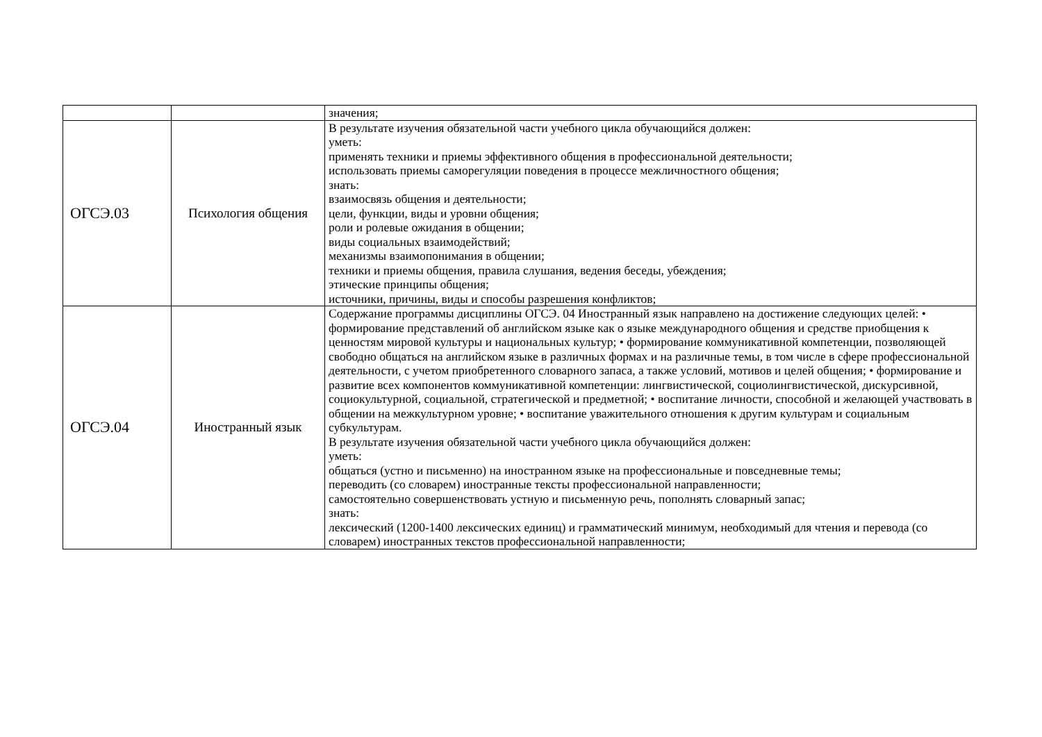| | | значения; |
| ОГСЭ.03 | Психология общения | В результате изучения обязательной части учебного цикла обучающийся должен: уметь: применять техники и приемы эффективного общения в профессиональной деятельности; использовать приемы саморегуляции поведения в процессе межличностного общения; знать: взаимосвязь общения и деятельности; цели, функции, виды и уровни общения; роли и ролевые ожидания в общении; виды социальных взаимодействий; механизмы взаимопонимания в общении; техники и приемы общения, правила слушания, ведения беседы, убеждения; этические принципы общения; источники, причины, виды и способы разрешения конфликтов; |
| ОГСЭ.04 | Иностранный язык | Содержание программы дисциплины ОГСЭ. 04 Иностранный язык направлено на достижение следующих целей: • формирование представлений об английском языке как о языке международного общения и средстве приобщения к ценностям мировой культуры и национальных культур; • формирование коммуникативной компетенции, позволяющей свободно общаться на английском языке в различных формах и на различные темы, в том числе в сфере профессиональной деятельности, с учетом приобретенного словарного запаса, а также условий, мотивов и целей общения; • формирование и развитие всех компонентов коммуникативной компетенции: лингвистической, социолингвистической, дискурсивной, социокультурной, социальной, стратегической и предметной; • воспитание личности, способной и желающей участвовать в общении на межкультурном уровне; • воспитание уважительного отношения к другим культурам и социальным субкультурам. В результате изучения обязательной части учебного цикла обучающийся должен: уметь: общаться (устно и письменно) на иностранном языке на профессиональные и повседневные темы; переводить (со словарем) иностранные тексты профессиональной направленности; самостоятельно совершенствовать устную и письменную речь, пополнять словарный запас; знать: лексический (1200-1400 лексических единиц) и грамматический минимум, необходимый для чтения и перевода (со словарем) иностранных текстов профессиональной направленности; |